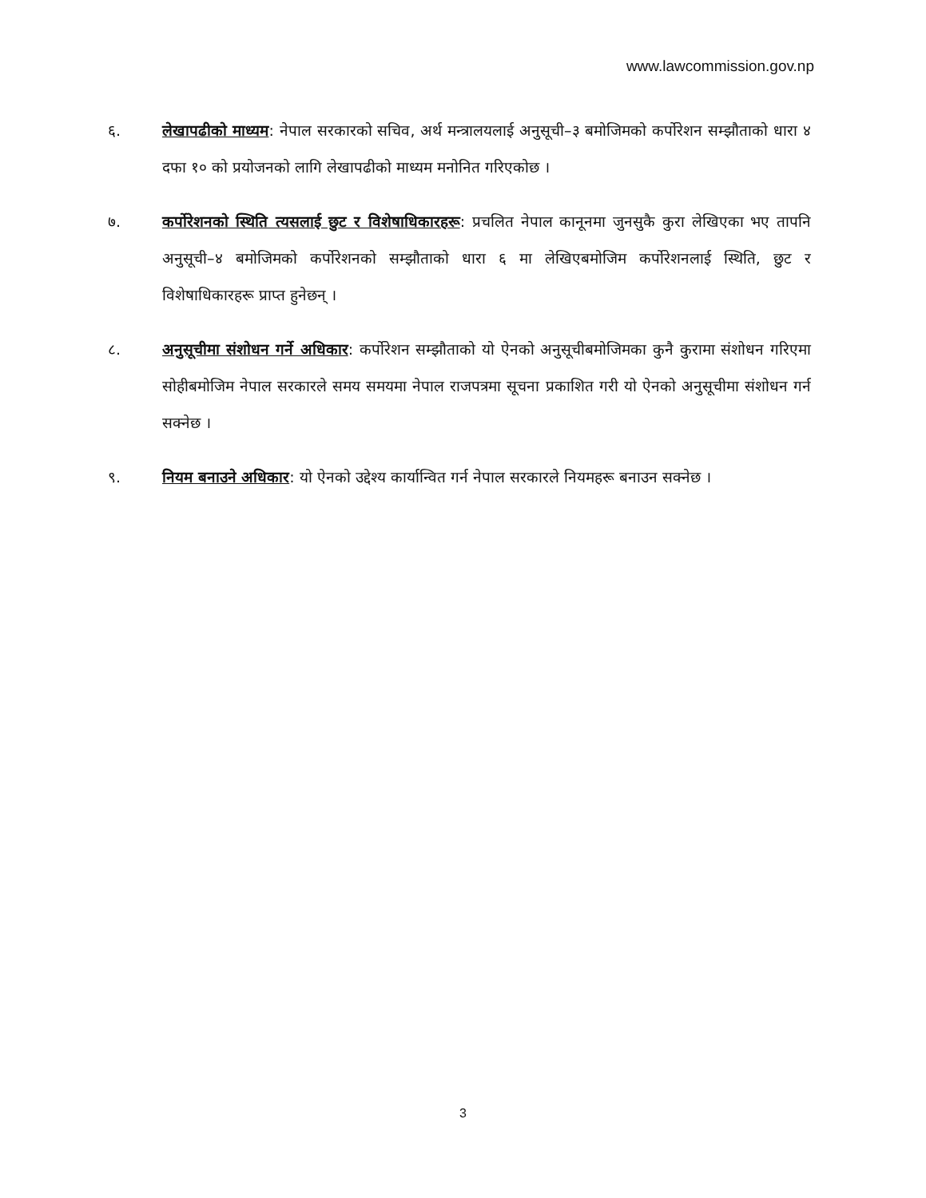www.lawcommission.gov.np
६. लेखापढीको माध्यम: नेपाल सरकारको सचिव, अर्थ मन्त्रालयलाई अनुसूची–३ बमोजिमको कर्पोरेशन सम्झौताको धारा ४ दफा १० को प्रयोजनको लागि लेखापढीको माध्यम मनोनित गरिएकोछ ।
७. कर्पोरेशनको स्थिति त्यसलाई छुट र विशेषाधिकारहरू: प्रचलित नेपाल कानूनमा जुनसुकै कुरा लेखिएका भए तापनि अनुसूची–४ बमोजिमको कर्पोरेशनको सम्झौताको धारा ६ मा लेखिएबमोजिम कर्पोरेशनलाई स्थिति, छुट र विशेषाधिकारहरू प्राप्त हुनेछन् ।
८. अनुसूचीमा संशोधन गर्ने अधिकार: कर्पोरेशन सम्झौताको यो ऐनको अनुसूचीबमोजिमका कुनै कुरामा संशोधन गरिएमा सोहीबमोजिम नेपाल सरकारले समय समयमा नेपाल राजपत्रमा सूचना प्रकाशित गरी यो ऐनको अनुसूचीमा संशोधन गर्न सक्नेछ ।
९. नियम बनाउने अधिकार: यो ऐनको उद्देश्य कार्यान्वित गर्न नेपाल सरकारले नियमहरू बनाउन सक्नेछ ।
3